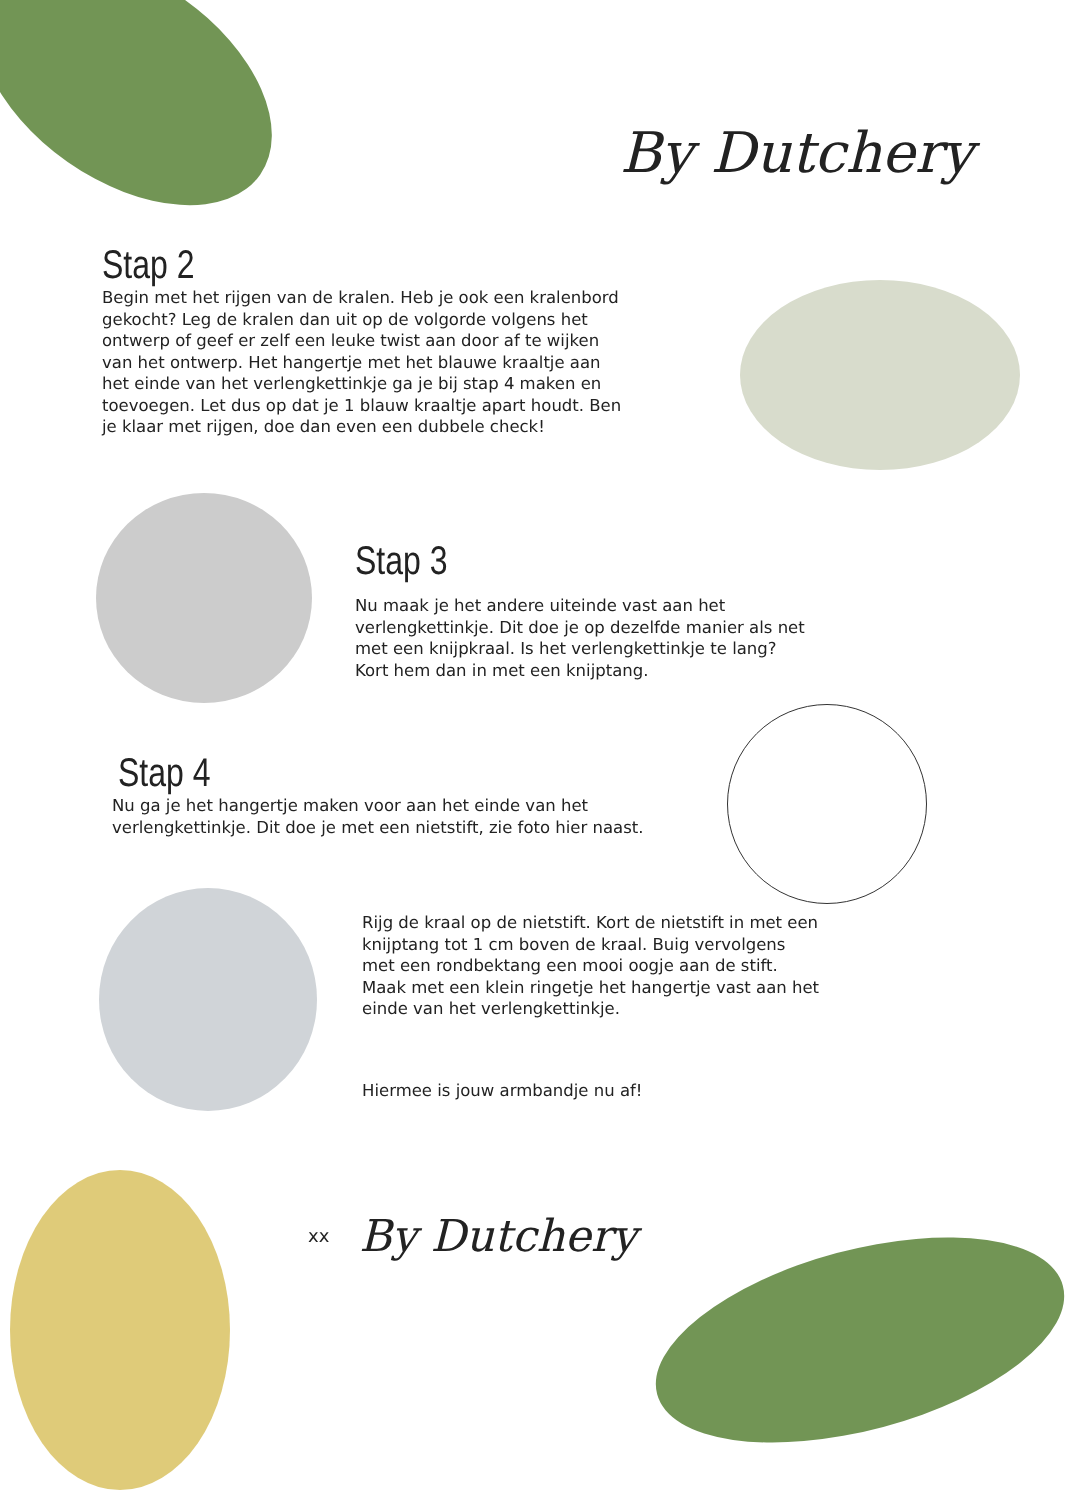By Dutchery
Stap 2
Begin met het rijgen van de kralen. Heb je ook een kralenbord gekocht? Leg de kralen dan uit op de volgorde volgens het ontwerp of geef er zelf een leuke twist aan door af te wijken van het ontwerp. Het hangertje met het blauwe kraaltje aan het einde van het verlengkettinkje ga je bij stap 4 maken en toevoegen. Let dus op dat je 1 blauw kraaltje apart houdt. Ben je klaar met rijgen, doe dan even een dubbele check!
Stap 3
Nu maak je het andere uiteinde vast aan het verlengkettinkje. Dit doe je op dezelfde manier als net met een knijpkraal. Is het verlengkettinkje te lang? Kort hem dan in met een knijptang.
Stap 4
Nu ga je het hangertje maken voor aan het einde van het verlengkettinkje. Dit doe je met een nietstift, zie foto hier naast.
Rijg de kraal op de nietstift. Kort de nietstift in met een knijptang tot 1 cm boven de kraal. Buig vervolgens met een rondbektang een mooi oogje aan de stift. Maak met een klein ringetje het hangertje vast aan het einde van het verlengkettinkje.
Hiermee is jouw armbandje nu af!
xx By Dutchery